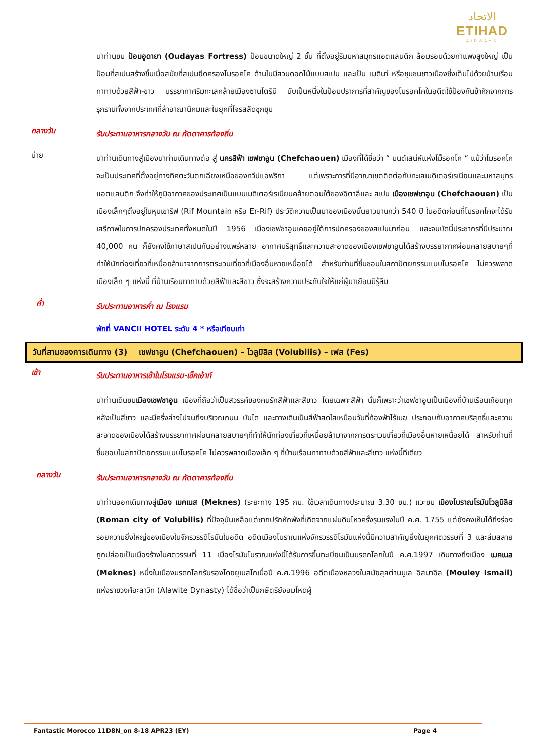الاتحاد
ETIHAD
AIRWAYS
นำท่านชม ป้อมอูดายา (Oudayas Fortress) ป้อมขนาดใหญ่ 2 ชั้น ที่ตั้งอยู่ริมมหาสมุทรแอตแลนติก ล้อมรอบด้วยกำแพงสูงใหญ่ เป็นป้อมที่สเปนสร้างขึ้นเมื่อสมัยที่สเปนยึดครองโมรอคโค ด้านในมีสวนดอกไม้แบบสเปน และเป็น เมดินา่ หรือชุมชนชาวเมืองซึ่งเต็มไปด้วยบ้านเรือนทาทาบด้วยสีฟ้า-ขาว บรรยากาศริมทะเลคล้ายเมืองซานโตรินี นับเป็นหนึ่งในป้อมปราการที่สำคัญของโมรอคโคในอดีตใช้ป้องกันข้าศึกจากการรุกรานทั้งจากประเทศที่ล่าอาณานิคมและในยุคที่โจรสลัดชุกชุม
กลางวัน
รับประทานอาหารกลางวัน ณ ภัตตาคารท้องถิ่น
บ่าย
นำท่านเดินทางสู่เมืองนำท่านเดินทางต่อ สู่ นครสีฟ้า เชฟชาอูน (Chefchaouen) เมืองที่ได้ชื่อว่า “ มนต์เสน่ห์แห่งโม็รอกโค “ แม้ว่าโมรอคโคจะเป็นประเทศที่ตั้งอยู่ทางทิศตะวันตกเฉียงเหนือของทวีปแอฟริกา แต่เพราะการที่มีอาณาเขตติดต่อกับทะเลเมดิเตอร์เรเนียนและมหาสมุทรแอตแลนติก จึงทำให้ภูมิอากาศของประเทศเป็นแบบเมดิเตอร์เรเนียนคล้ายตอนใต้ของอิตาลีและ สเปน เมืองเชฟชาอูน (Chefchaouen) เป็นเมืองเล็กๆตั้งอยู่ในหุบเขาริฟ (Rif Mountain หรือ Er-Rif) ประวัติความเป็นมาของเมืองนั้นยาวนานกว่า 540 ปี ในอดีตก่อนที่โมรอคโคจะได้รับเสรีภาพในการปกครองประเทศทั้งหมดในปี 1956 เมืองเชฟชาอูนเคยอยู่ใต้การปกครองของสเปนมาก่อน และจนบัดนี้ประชากรที่มีประมาณ 40,000 คน ก็ยังคงใช้ภาษาสเปนกันอย่างแพร่หลาย อากาศบริสุทธิ์และความสะอาดของเมืองเชฟชาอูนได้สร้างบรรยากาศผ่อนคลายสบายๆที่ทำให้นักท่องเที่ยวที่เหนื่อยล้ามาจากการตระเวนเที่ยวที่เมืองอื่นหายเหนื่อยได้ สำหรับท่านที่ชื่นชอบในสถาปัตยกรรมแบบโมรอคโค ไม่ควรพลาดเมืองเล็ก ๆ แห่งนี้ ที่บ้านเรือนทาทาบด้วยสีฟ้าและสีขาว ซึ่งจะสร้างความประทับใจให้แก่ผู้มาเยือนมิรู้ลืม
ค่ำ
รับประทานอาหารค่ำ ณ โรงแรม
พักที่ VANCII HOTEL ระดับ 4 * หรือเทียบเท่า
วันที่สามของการเดินทาง (3) เชฟชาอูน (Chefchaouen) – โวลูบิลิส (Volubilis) – เฟส (Fes)
เช้า
รับประทานอาหารเช้าในโรงแรม-เช็คเอ้าท์
นำท่านเดินชมเมืองเชฟชาอูน เมืองที่ถือว่าเป็นสวรรค์ของคนรักสีฟ้าและสีขาว โดยเฉพาะสีฟ้า นั่นก็เพราะว่าเชฟชาอูนเป็นเมืองที่บ้านเรือนเกือบทุกหลังเป็นสีขาว และมีครึ่งล่างไปจนถึงบริเวณถนน บันได และทางเดินเป็นสีฟ้าสดใสเหมือนวันที่ท้องฟ้าไร้เมฆ ประกอบกับอากาศบริสุทธิ์และความสะอาดของเมืองได้สร้างบรรยากาศผ่อนคลายสบายๆที่ทำให้นักท่องเที่ยวที่เหนื่อยล้ามาจากการตระเวนเที่ยวที่เมืองอื่นหายเหนื่อยได้ สำหรับท่านที่ชื่นชอบในสถาปัตยกรรมแบบโมรอคโค ไม่ควรพลาดเมืองเล็ก ๆ ที่บ้านเรือนทาทาบด้วยสีฟ้าและสีขาว แห่งนี้ทีเดียว
กลางวัน
รับประทานอาหารกลางวัน ณ ภัตตาคารท้องถิ่น
นำท่านออกเดินทางสู่เมือง เมคเนส (Meknes) (ระยะทาง 195 กม. ใช้เวลาเดินทางประมาณ 3.30 ชม.) แวะชม เมืองโบราณโรมันโวลูบิลิส (Roman city of Volubilis) ที่ปัจจุบันเหลือแต่ซากปรักหักพังที่เกิดจากแผ่นดินไหวครั้งรุนแรงในปี ค.ศ. 1755 แต่ยังคงเห็นได้ถึงร่องรอยความยิ่งใหญ่ของเมืองในจักรวรรดิโรมันในอดีต อดีตเมืองโบราณแห่งจักรวรรดิโรมันแห่งนี้มีความสำคัญยิ่งในยุคศตวรรษที่ 3 และล่มสลายถูกปล่อยเป็นเมืองร้างในศตวรรษที่ 11 เมืองโรมันโบราณแห่งนี้ได้รับการขึ้นทะเบียนเป็นมรดกโลกในปี ค.ศ.1997 เดินทางถึงเมือง เมคเนส (Meknes) หนึ่งในเมืองมรดกโลกรับรองโดยยูเนสโกเมื่อปี ค.ศ.1996 อดีตเมืองหลวงในสมัยสุลต่านมูเล อิสมาอิล (Mouley Ismail) แห่งราชวงศ์อะลาวิท (Alawite Dynasty) ได้ชื่อว่าเป็นกษัตริย์จอมโหดผู้
Fantastic Morocco 11D8N_on 8-18 APR23 (EY) Page 4